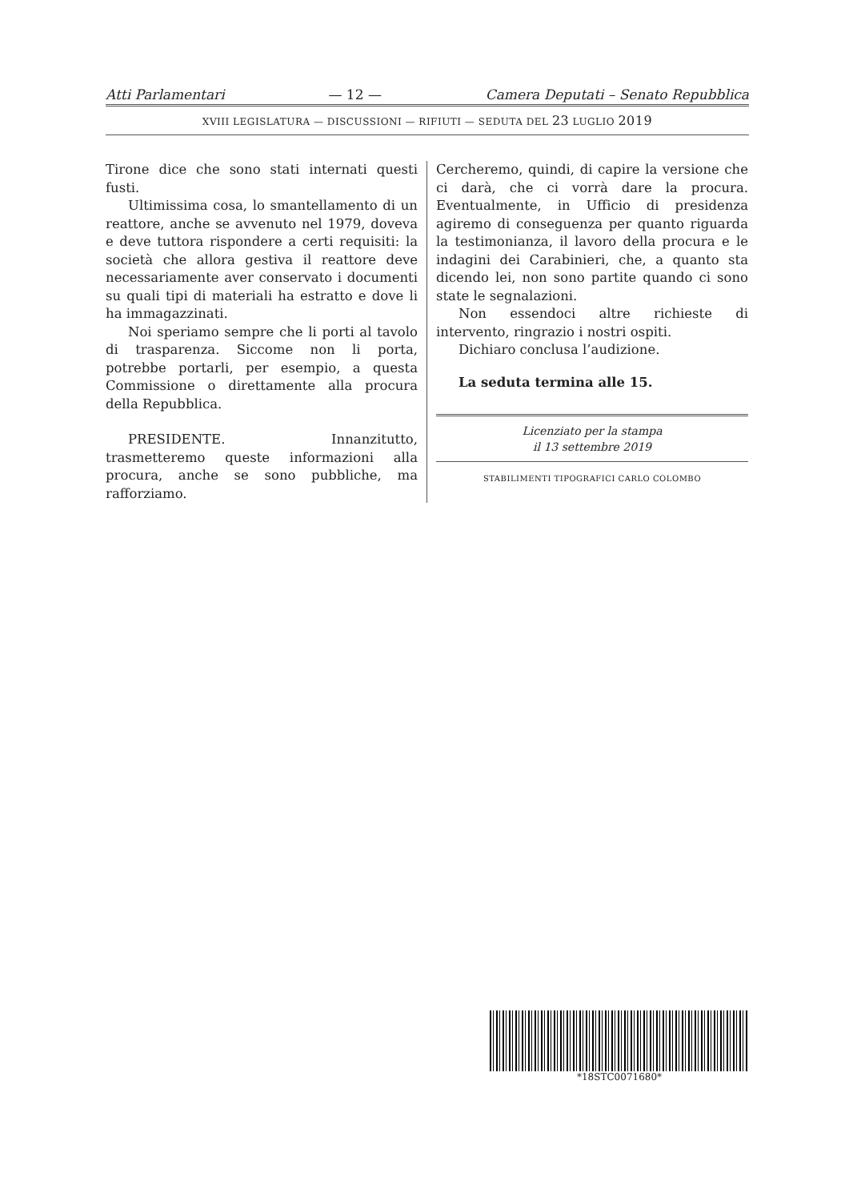Atti Parlamentari — 12 — Camera Deputati – Senato Repubblica
XVIII LEGISLATURA — DISCUSSIONI — RIFIUTI — SEDUTA DEL 23 LUGLIO 2019
Tirone dice che sono stati internati questi fusti.
Ultimissima cosa, lo smantellamento di un reattore, anche se avvenuto nel 1979, doveva e deve tuttora rispondere a certi requisiti: la società che allora gestiva il reattore deve necessariamente aver conservato i documenti su quali tipi di materiali ha estratto e dove li ha immagazzinati.
Noi speriamo sempre che li porti al tavolo di trasparenza. Siccome non li porta, potrebbe portarli, per esempio, a questa Commissione o direttamente alla procura della Repubblica.
PRESIDENTE. Innanzitutto, trasmetteremo queste informazioni alla procura, anche se sono pubbliche, ma rafforziamo.
Cercheremo, quindi, di capire la versione che ci darà, che ci vorrà dare la procura. Eventualmente, in Ufficio di presidenza agiremo di conseguenza per quanto riguarda la testimonianza, il lavoro della procura e le indagini dei Carabinieri, che, a quanto sta dicendo lei, non sono partite quando ci sono state le segnalazioni.
Non essendoci altre richieste di intervento, ringrazio i nostri ospiti.
Dichiaro conclusa l’audizione.
La seduta termina alle 15.
Licenziato per la stampa
il 13 settembre 2019
STABILIMENTI TIPOGRAFICI CARLO COLOMBO
*18STC0071680*